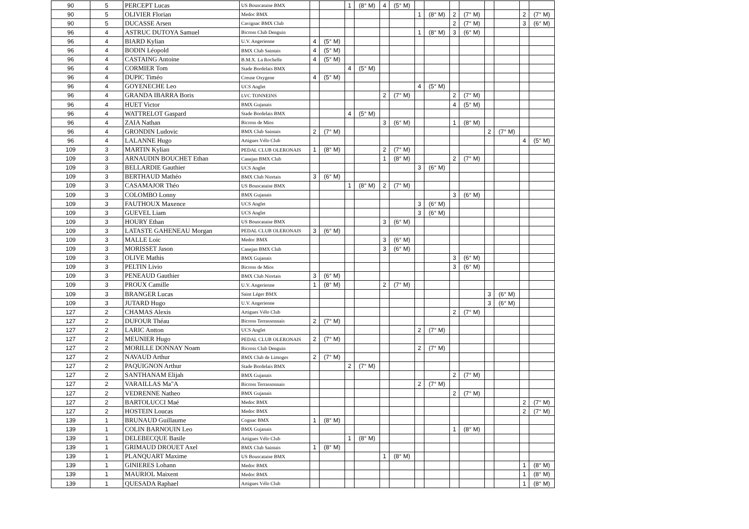| 90 | 5 | PERCEPT Lucas | US Bouscataise BMX | | | 1 | (8° M) | 4 | (5° M) | | | | | | | | |
| 90 | 5 | OLIVIER Florian | Medoc BMX | | | | | | | 1 | (8° M) | 2 | (7° M) | | | 2 | (7° M) |
| 90 | 5 | DUCASSE Arsen | Cavignac BMX Club | | | | | | | | | 2 | (7° M) | | | 3 | (6° M) |
| 96 | 4 | ASTRUC DUTOYA Samuel | Bicross Club Denguin | | | | | | | 1 | (8° M) | 3 | (6° M) | | | | |
| 96 | 4 | BIARD Kylian | U.V. Angerienne | 4 | (5° M) | | | | | | | | | | | | |
| 96 | 4 | BODIN Léopold | BMX Club Saintais | 4 | (5° M) | | | | | | | | | | | | |
| 96 | 4 | CASTAING Antoine | B.M.X. La Rochelle | 4 | (5° M) | | | | | | | | | | | | |
| 96 | 4 | CORMIER Tom | Stade Bordelais BMX | | | 4 | (5° M) | | | | | | | | | | |
| 96 | 4 | DUPIC Timéo | Creuse Oxygene | 4 | (5° M) | | | | | | | | | | | | |
| 96 | 4 | GOYENECHE Leo | UCS Anglet | | | | | | | 4 | (5° M) | | | | | | |
| 96 | 4 | GRANDA IBARRA Boris | LVC TONNEINS | | | | | 2 | (7° M) | | | 2 | (7° M) | | | | |
| 96 | 4 | HUET Victor | BMX Gujanais | | | | | | | | | 4 | (5° M) | | | | |
| 96 | 4 | WATTRELOT Gaspard | Stade Bordelais BMX | | | 4 | (5° M) | | | | | | | | | | |
| 96 | 4 | ZAIA Nathan | Bicross de Mios | | | | | 3 | (6° M) | | | 1 | (8° M) | | | | |
| 96 | 4 | GRONDIN Ludovic | BMX Club Saintais | 2 | (7° M) | | | | | | | | | 2 | (7° M) | | |
| 96 | 4 | LALANNE Hugo | Artigues Vélo Club | | | | | | | | | | | | | 4 | (5° M) |
| 109 | 3 | MARTIN Kylian | PEDAL CLUB OLERONAIS | 1 | (8° M) | | | 2 | (7° M) | | | | | | | | |
| 109 | 3 | ARNAUDIN BOUCHET Ethan | Canejan BMX Club | | | | | 1 | (8° M) | | | 2 | (7° M) | | | | |
| 109 | 3 | BELLARDIE Gauthier | UCS Anglet | | | | | | | 3 | (6° M) | | | | | | |
| 109 | 3 | BERTHAUD Mathéo | BMX Club Niortais | 3 | (6° M) | | | | | | | | | | | | |
| 109 | 3 | CASAMAJOR Théo | US Bouscataise BMX | | | 1 | (8° M) | 2 | (7° M) | | | | | | | | |
| 109 | 3 | COLOMBO Lonny | BMX Gujanais | | | | | | | | | 3 | (6° M) | | | | |
| 109 | 3 | FAUTHOUX Maxence | UCS Anglet | | | | | | | 3 | (6° M) | | | | | | |
| 109 | 3 | GUEVEL Liam | UCS Anglet | | | | | | | 3 | (6° M) | | | | | | |
| 109 | 3 | HOURY Ethan | US Bouscataise BMX | | | | | 3 | (6° M) | | | | | | | | |
| 109 | 3 | LATASTE GAHENEAU Morgan | PEDAL CLUB OLERONAIS | 3 | (6° M) | | | | | | | | | | | | |
| 109 | 3 | MALLE Loic | Medoc BMX | | | | | 3 | (6° M) | | | | | | | | |
| 109 | 3 | MORISSET Jason | Canejan BMX Club | | | | | 3 | (6° M) | | | | | | | | |
| 109 | 3 | OLIVE Mathis | BMX Gujanais | | | | | | | | | 3 | (6° M) | | | | |
| 109 | 3 | PELTIN Livio | Bicross de Mios | | | | | | | | | 3 | (6° M) | | | | |
| 109 | 3 | PENEAUD Gauthier | BMX Club Niortais | 3 | (6° M) | | | | | | | | | | | | |
| 109 | 3 | PROUX Camille | U.V. Angerienne | 1 | (8° M) | | | 2 | (7° M) | | | | | | | | |
| 109 | 3 | BRANGER Lucas | Saint Léger BMX | | | | | | | | | | | 3 | (6° M) | | |
| 109 | 3 | JUTARD Hugo | U.V. Angerienne | | | | | | | | | | | 3 | (6° M) | | |
| 127 | 2 | CHAMAS Alexis | Artigues Vélo Club | | | | | | | | | 2 | (7° M) | | | | |
| 127 | 2 | DUFOUR Théau | Bicross Terrassonnais | 2 | (7° M) | | | | | | | | | | | | |
| 127 | 2 | LARIC Antton | UCS Anglet | | | | | | | 2 | (7° M) | | | | | | |
| 127 | 2 | MEUNIER Hugo | PEDAL CLUB OLERONAIS | 2 | (7° M) | | | | | | | | | | | | |
| 127 | 2 | MORILLE DONNAY Noam | Bicross Club Denguin | | | | | | | 2 | (7° M) | | | | | | |
| 127 | 2 | NAVAUD Arthur | BMX Club de Limoges | 2 | (7° M) | | | | | | | | | | | | |
| 127 | 2 | PAQUIGNON Arthur | Stade Bordelais BMX | | | 2 | (7° M) | | | | | | | | | | |
| 127 | 2 | SANTHANAM Elijah | BMX Gujanais | | | | | | | | | 2 | (7° M) | | | | |
| 127 | 2 | VARAILLAS Ma"A | Bicross Terrassonnais | | | | | | | 2 | (7° M) | | | | | | |
| 127 | 2 | VEDRENNE Natheo | BMX Gujanais | | | | | | | | | 2 | (7° M) | | | | |
| 127 | 2 | BARTOLUCCI Maé | Medoc BMX | | | | | | | | | | | | | 2 | (7° M) |
| 127 | 2 | HOSTEIN Loucas | Medoc BMX | | | | | | | | | | | | | 2 | (7° M) |
| 139 | 1 | BRUNAUD Guillaume | Cognac BMX | 1 | (8° M) | | | | | | | | | | | | |
| 139 | 1 | COLIN BARNOUIN Leo | BMX Gujanais | | | | | | | | | 1 | (8° M) | | | | |
| 139 | 1 | DELEBECQUE Basile | Artigues Vélo Club | | | 1 | (8° M) | | | | | | | | | | |
| 139 | 1 | GRIMAUD DROUET Axel | BMX Club Saintais | 1 | (8° M) | | | | | | | | | | | | |
| 139 | 1 | PLANQUART Maxime | US Bouscataise BMX | | | | | 1 | (8° M) | | | | | | | | |
| 139 | 1 | GINIERES Lohann | Medoc BMX | | | | | | | | | | | | | 1 | (8° M) |
| 139 | 1 | MAURIOL Maixent | Medoc BMX | | | | | | | | | | | | | 1 | (8° M) |
| 139 | 1 | QUESADA Raphael | Artigues Vélo Club | | | | | | | | | | | | | 1 | (8° M) |